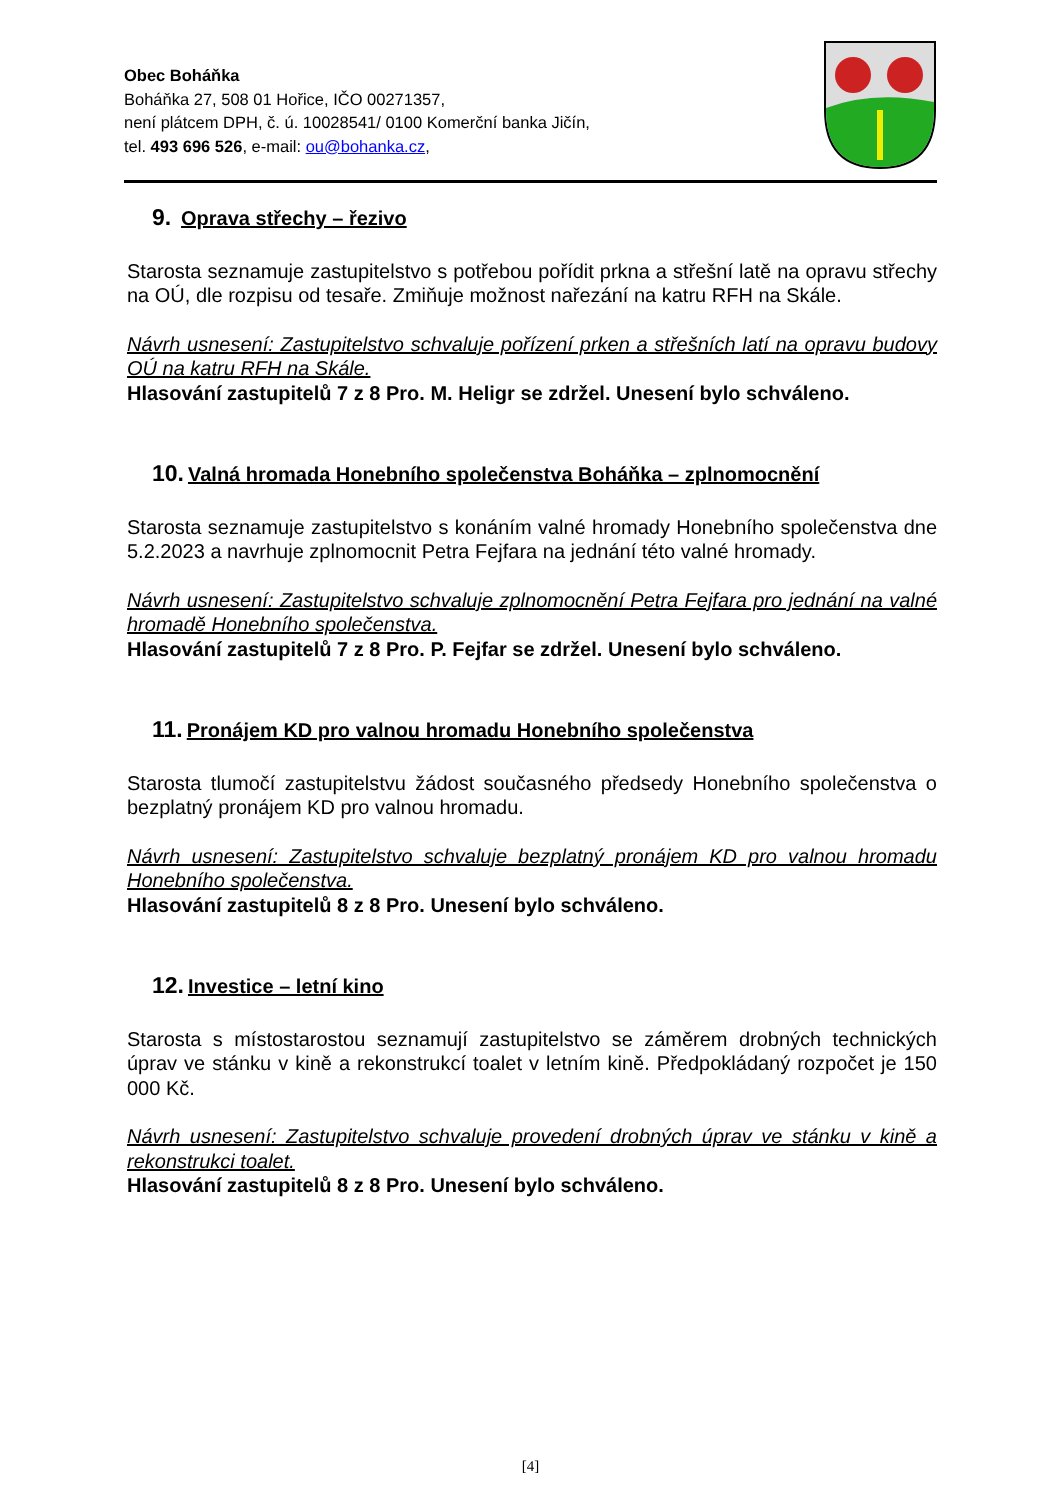Obec Boháňka
Boháňka 27, 508 01 Hořice, IČO 00271357,
není plátcem DPH, č. ú. 10028541/ 0100 Komerční banka Jičín,
tel. 493 696 526, e-mail: ou@bohanka.cz,
9. Oprava střechy – řezivo
Starosta seznamuje zastupitelstvo s potřebou pořídit prkna a střešní latě na opravu střechy na OÚ, dle rozpisu od tesaře. Zmiňuje možnost nařezání na katru RFH na Skále.
Návrh usnesení: Zastupitelstvo schvaluje pořízení prken a střešních latí na opravu budovy OÚ na katru RFH na Skále.
Hlasování zastupitelů 7 z 8 Pro. M. Heligr se zdržel. Unesení bylo schváleno.
10. Valná hromada Honebního společenstva Boháňka – zplnomocnění
Starosta seznamuje zastupitelstvo s konáním valné hromady Honebního společenstva dne 5.2.2023 a navrhuje zplnomocnit Petra Fejfara na jednání této valné hromady.
Návrh usnesení: Zastupitelstvo schvaluje zplnomocnění Petra Fejfara pro jednání na valné hromadě Honebního společenstva.
Hlasování zastupitelů 7 z 8 Pro. P. Fejfar se zdržel. Unesení bylo schváleno.
11. Pronájem KD pro valnou hromadu Honebního společenstva
Starosta tlumočí zastupitelstvu žádost současného předsedy Honebního společenstva o bezplatný pronájem KD pro valnou hromadu.
Návrh usnesení: Zastupitelstvo schvaluje bezplatný pronájem KD pro valnou hromadu Honebního společenstva.
Hlasování zastupitelů 8 z 8 Pro. Unesení bylo schváleno.
12. Investice – letní kino
Starosta s místostarostou seznamují zastupitelstvo se záměrem drobných technických úprav ve stánku v kině a rekonstrukcí toalet v letním kině. Předpokládaný rozpočet je 150 000 Kč.
Návrh usnesení: Zastupitelstvo schvaluje provedení drobných úprav ve stánku v kině a rekonstrukci toalet.
Hlasování zastupitelů 8 z 8 Pro. Unesení bylo schváleno.
[4]